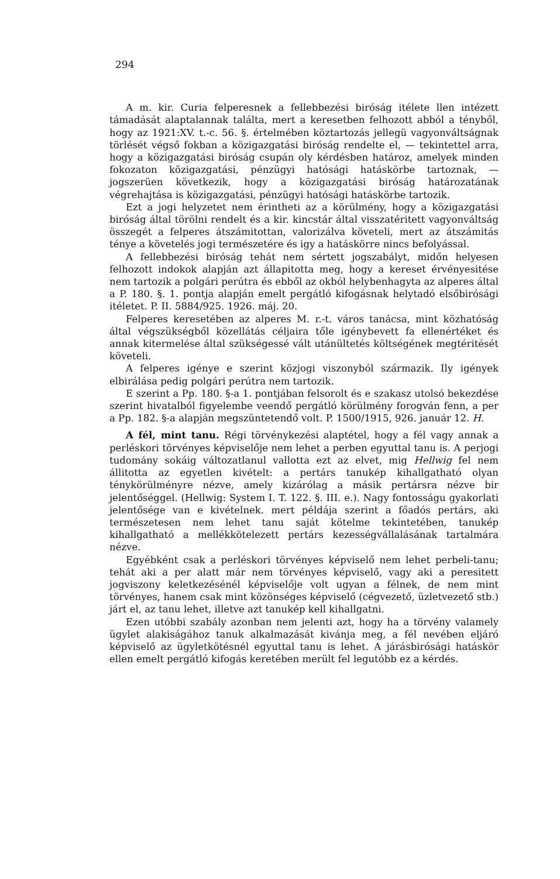294
A m. kir. Curia felperesnek a fellebbezési biróság itélete llen intézett támadását alaptalannak találta, mert a keresetben felhozott abból a tényből, hogy az 1921:XV. t.-c. 56. §. értelmében köztartozás jellegü vagyonváltságnak törlését végső fokban a közigazgatási biróság rendelte el, — tekintettel arra, hogy a közigazgatási biróság csupán oly kérdésben határoz, amelyek minden fokozaton közigazgatási, pénzügyi hatósági hatáskörbe tartoznak, — jogszerüen következik, hogy a közigazgatási biróság határozatának végrehajtása is közigazgatási, pénzügyi hatósági hatáskörbe tartozik.
Ezt a jogi helyzetet nem érintheti az a körülmény, hogy a közigazgatási biróság által törölni rendelt és a kir. kincstár által visszatéritett vagyonváltság összegét a felperes átszámitottan, valorizálva követeli, mert az átszámitás ténye a követelés jogi természetére és igy a hatáskörre nincs befolyással.
A fellebbezési biróság tehát nem sértett jogszabályt, midőn helyesen felhozott indokok alapján azt állapitotta meg, hogy a kereset érvényesitése nem tartozik a polgári perútra és ebből az okból helybenhagyta az alperes által a P. 180. §. 1. pontja alapján emelt pergátló kifogásnak helytadó elsőbirósági itéletet. P. II. 5884/925. 1926. máj. 20.
Felperes keresetében az alperes M. r.-t. város tanácsa, mint közhatóság által végszükségből közellátás céljaira tőle igénybevett fa ellenértéket és annak kitermelése által szükségessé vált utánültetés költségének megtéritését követeli.
A felperes igénye e szerint közjogi viszonyból származik. Ily igények elbirálása pedig polgári perútra nem tartozik.
E szerint a Pp. 180. §-a 1. pontjában felsorolt és e szakasz utolsó bekezdése szerint hivatalból figyelembe veendő pergátló körülmény forogván fenn, a per a Pp. 182. §-a alapján megszüntetendő volt. P. 1500/1915, 926. január 12. H.
A fél, mint tanu. Régi törvénykezési alaptétel, hogy a fél vagy annak a perléskori törvényes képviselője nem lehet a perben egyuttal tanu is. A perjogi tudomány sokáig változatlanul vallotta ezt az elvet, mig Hellwig fel nem állitotta az egyetlen kivételt: a pertárs tanukép kihallgatható olyan ténykörülményre nézve, amely kizárólag a másik pertársra nézve bir jelentőséggel. (Hellwig: System I. T. 122. §. III. e.). Nagy fontosságu gyakorlati jelentősége van e kivételnek. mert példája szerint a főadós pertárs, aki természetesen nem lehet tanu saját kötelme tekintetében, tanukép kihallgatható a mellékkötelezett pertárs kezességvállalásának tartalmára nézve.
Egyébként csak a perléskori törvényes képviselő nem lehet perbeli-tanu; tehát aki a per alatt már nem törvényes képviselő, vagy aki a peresitett jogviszony keletkezésénél képviselője volt ugyan a félnek, de nem mint törvényes, hanem csak mint közönséges képviselő (cégvezető, üzletvezető stb.) járt el, az tanu lehet, illetve azt tanukép kell kihallgatni.
Ezen utóbbi szabály azonban nem jelenti azt, hogy ha a törvény valamely ügylet alakiságához tanuk alkalmazását kivánja meg, a fél nevében eljáró képviselő az ügyletkötésnél egyuttal tanu is lehet. A járásbirósági hatáskör ellen emelt pergátló kifogás keretében merült fel legutóbb ez a kérdés.